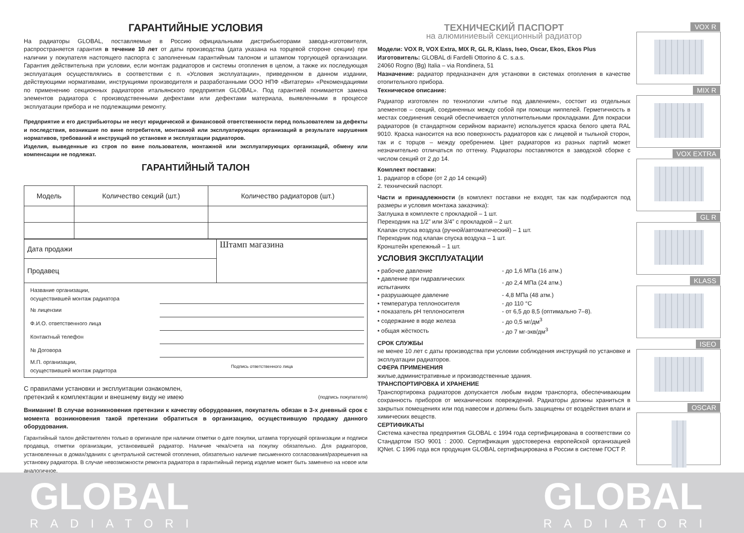ГАРАНТИЙНЫЕ УСЛОВИЯ
На радиаторы GLOBAL, поставляемые в Россию официальными дистрибьюторами завода-изготовителя, распространяется гарантия в течение 10 лет от даты производства (дата указана на торцевой стороне секции) при наличии у покупателя настоящего паспорта с заполненным гарантийным талоном и штампом торгующей организации. Гарантия действительна при условии, если монтаж радиаторов и системы отопления в целом, а также их последующая эксплуатация осуществлялись в соответствии с п. «Условия эксплуатации», приведенном в данном издании, действующими нормативами, инструкциями производителя и разработанными ООО НПФ «Витатерм» «Рекомендациями по применению секционных радиаторов итальянского предприятия GLOBAL». Под гарантией понимается замена элементов радиатора с производственными дефектами или дефектами материала, выявленными в процессе эксплуатации прибора и не подлежащими ремонту.
Предприятие и его дистрибьюторы не несут юридической и финансовой ответственности перед пользователем за дефекты и последствия, возникшие по вине потребителя, монтажной или эксплуатирующих организаций в результате нарушения нормативов, требований и инструкций по установке и эксплуатации радиаторов.
Изделия, выведенные из строя по вине пользователя, монтажной или эксплуатирующих организаций, обмену или компенсации не подлежат.
ГАРАНТИЙНЫЙ ТАЛОН
| Модель | Количество секций (шт.) | Количество радиаторов (шт.) |
| --- | --- | --- |
| Дата продажи | Штамп магазина |
| Продавец | |
| / Название организации, осуществившей монтаж радиатора / / / № лицензии / / / Ф.И.О. ответственного лица / / / Контактный телефон / / / № Договора / / / М.П. организации, осуществившей монтаж радитора / Подпись ответственного лица / | |
С правилами установки и эксплуитации ознакомлен,
претензий к комплектации и внешнему виду не имею (подпись покупателя)
Внимание! В случае возникновения претензии к качеству оборудования, покупатель обязан в 3-х дневный срок с момента возникновения такой претензии обратиться в организацию, осуществившую продажу данного оборудования.
Гарантийный талон действителен только в оригинале при наличии отметки о дате покупки, штампа торгующей организации и подписи продавца, отметки организации, установившей радиатор. Наличие чека/счета на покупку обязательно. Для радиаторов, установленных в домах/зданиях с центральной системой отопления, обязательно наличие письменного согласования/разрешения на установку радиатора. В случае невозможности ремонта радиатора в гарантийный период изделие может быть заменено на новое или аналогичное.
ТЕХНИЧЕСКИЙ ПАСПОРТ
на алюминиевый секционный радиатор
Модели: VOX R, VOX Extra, MIX R, GL R, Klass, Iseo, Oscar, Ekos, Ekos Plus
Изготовитель: GLOBAL di Fardelli Ottorino & C. s.a.s.
24060 Rogno (Bg) Italia – via Rondinera, 51
Назначение: радиатор предназначен для установки в системах отопления в качестве отопительного прибора.
Техническое описание:
Радиатор изготовлен по технологии «литье под давлением», состоит из отдельных элементов – секций, соединенных между собой при помощи ниппелей. Герметичность в местах соединения секций обеспечивается уплотнительными прокладками. Для покраски радиаторов (в стандартном серийном варианте) используется краска белого цвета RAL 9010. Краска наносится на всю поверхность радиаторов как с лицевой и тыльной сторон, так и с торцов – между оребрением. Цвет радиаторов из разных партий может незначительно отличаться по оттенку. Радиаторы поставляются в заводской сборке с числом секций от 2 до 14.
Комплект поставки:
1. радиатор в сборе (от 2 до 14 секций)
2. технический паспорт.
Части и принадлежности (в комплект поставки не входят, так как подбираются под размеры и условия монтажа заказчика):
Заглушка в комплекте с прокладкой – 1 шт.
Переходник на 1/2” или 3/4” с прокладкой – 2 шт.
Клапан спуска воздуха (ручной/автоматический) – 1 шт.
Переходник под клапан спуска воздуха – 1 шт.
Кронштейн крепежный – 1 шт.
УСЛОВИЯ ЭКСПЛУАТАЦИИ
| • рабочее давление | - до 1,6 МПа (16 атм.) |
| • давление при гидравлических испытаниях | - до 2,4 МПа (24 атм.) |
| • разрушающее давление | - 4,8 МПа (48 атм.) |
| • температура теплоносителя | - до 110 °C |
| • показатель pH теплоносителя | - от 6,5 до 8,5 (оптимально 7–8). |
| • содержание в воде железа | - до 0,5 мг/дм<sup>3</sup> |
| • общая жёсткость | - до 7 мг-экв/дм<sup>3</sup> |
СРОК СЛУЖБЫ
не менее 10 лет с даты производства при условии соблюдения инструкций по установке и эксплуатации радиаторов.
СФЕРА ПРИМЕНЕНИЯ
жилые,административные и производственные здания.
ТРАНСПОРТИРОВКА И ХРАНЕНИЕ
Транспортировка радиаторов допускается любым видом транспорта, обеспечивающим сохранность приборов от механических повреждений. Радиаторы должны храниться в закрытых помещениях или под навесом и должны быть защищены от воздействия влаги и химических веществ.
СЕРТИФИКАТЫ
Система качества предприятия GLOBAL с 1994 года сертифицирована в соответствии со Стандартом ISO 9001 : 2000. Сертификация удостоверена европейской организацией IQNet. С 1996 года вся продукция GLOBAL сертифицирована в России в системе ГОСТ Р.
VOX R
MIX R
VOX EXTRA
GL R
KLASS
ISEO
OSCAR
GLOBAL
RADIATORI
GLOBAL
RADIATORI